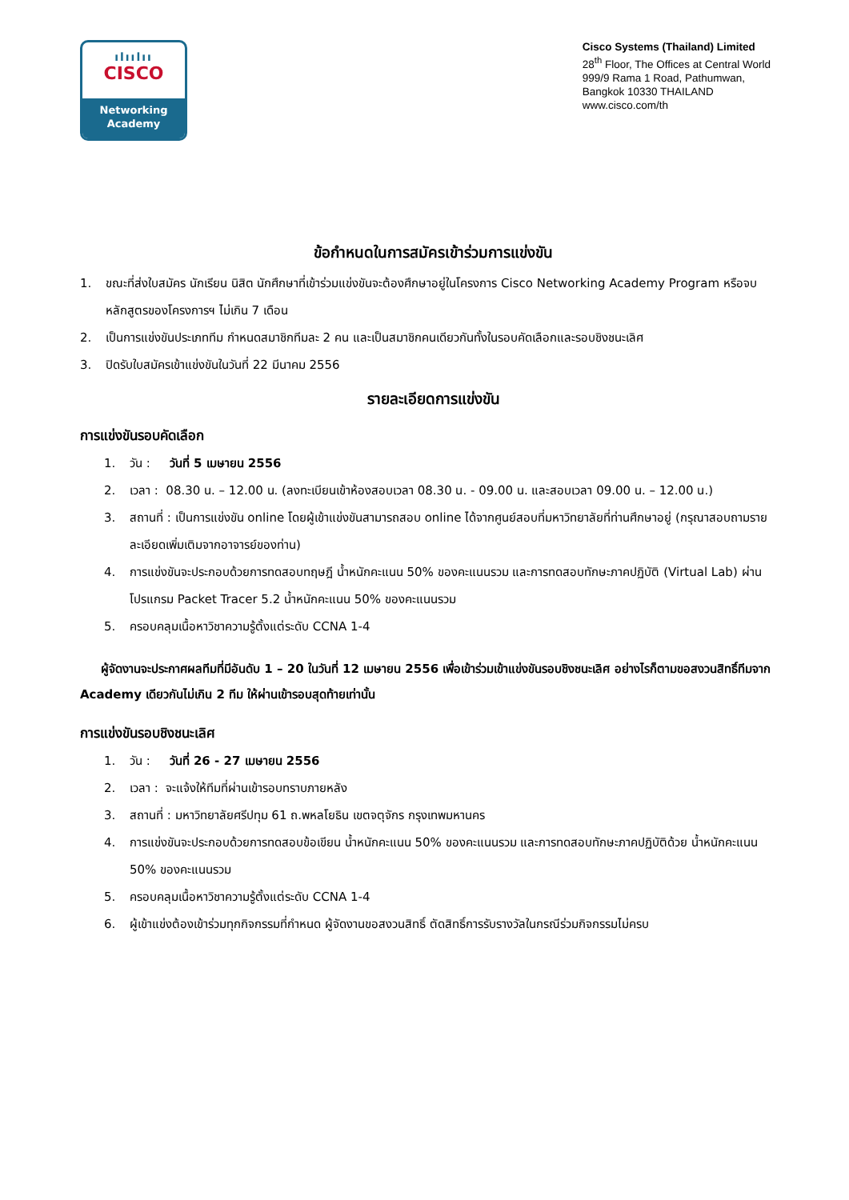ılıılıı
CISCO
Networking
Academy
Cisco Systems (Thailand) Limited
28<sup>th</sup> Floor, The Offices at Central World
999/9 Rama 1 Road, Pathumwan,
Bangkok 10330 THAILAND
www.cisco.com/th
ข้อกำหนดในการสมัครเข้าร่วมการแข่งขัน
1. ขณะที่ส่งใบสมัคร นักเรียน นิสิต นักศึกษาที่เข้าร่วมแข่งขันจะต้องศึกษาอยู่ในโครงการ Cisco Networking Academy Program หรือจบหลักสูตรของโครงการฯ ไม่เกิน 7 เดือน
2. เป็นการแข่งขันประเภททีม กำหนดสมาชิกทีมละ 2 คน และเป็นสมาชิกคนเดียวกันทั้งในรอบคัดเลือกและรอบชิงชนะเลิศ
3. ปิดรับใบสมัครเข้าแข่งขันในวันที่ 22 มีนาคม 2556
รายละเอียดการแข่งขัน
การแข่งขันรอบคัดเลือก
1. วัน : วันที่ 5 เมษายน 2556
2. เวลา : 08.30 น. – 12.00 น. (ลงทะเบียนเข้าห้องสอบเวลา 08.30 น. - 09.00 น. และสอบเวลา 09.00 น. – 12.00 น.)
3. สถานที่ : เป็นการแข่งขัน online โดยผู้เข้าแข่งขันสามารถสอบ online ได้จากศูนย์สอบที่มหาวิทยาลัยที่ท่านศึกษาอยู่ (กรุณาสอบถามรายละเอียดเพิ่มเติมจากอาจารย์ของท่าน)
4. การแข่งขันจะประกอบด้วยการทดสอบทฤษฎี น้ำหนักคะแนน 50% ของคะแนนรวม และการทดสอบทักษะภาคปฏิบัติ (Virtual Lab) ผ่านโปรแกรม Packet Tracer 5.2 น้ำหนักคะแนน 50% ของคะแนนรวม
5. ครอบคลุมเนื้อหาวิชาความรู้ตั้งแต่ระดับ CCNA 1-4
ผู้จัดงานจะประกาศผลทีมที่มีอันดับ 1 – 20 ในวันที่ 12 เมษายน 2556 เพื่อเข้าร่วมเข้าแข่งขันรอบชิงชนะเลิศ อย่างไรก็ตามขอสงวนสิทธิ์ทีมจาก Academy เดียวกันไม่เกิน 2 ทีม ให้ผ่านเข้ารอบสุดท้ายเท่านั้น
การแข่งขันรอบชิงชนะเลิศ
1. วัน : วันที่ 26 - 27 เมษายน 2556
2. เวลา : จะแจ้งให้ทีมที่ผ่านเข้ารอบทราบภายหลัง
3. สถานที่ : มหาวิทยาลัยศรีปทุม 61 ถ.พหลโยธิน เขตจตุจักร กรุงเทพมหานคร
4. การแข่งขันจะประกอบด้วยการทดสอบข้อเขียน น้ำหนักคะแนน 50% ของคะแนนรวม และการทดสอบทักษะภาคปฏิบัติด้วย น้ำหนักคะแนน 50% ของคะแนนรวม
5. ครอบคลุมเนื้อหาวิชาความรู้ตั้งแต่ระดับ CCNA 1-4
6. ผู้เข้าแข่งต้องเข้าร่วมทุกกิจกรรมที่กำหนด ผู้จัดงานขอสงวนสิทธิ์ ตัดสิทธิ์การรับรางวัลในกรณีร่วมกิจกรรมไม่ครบ